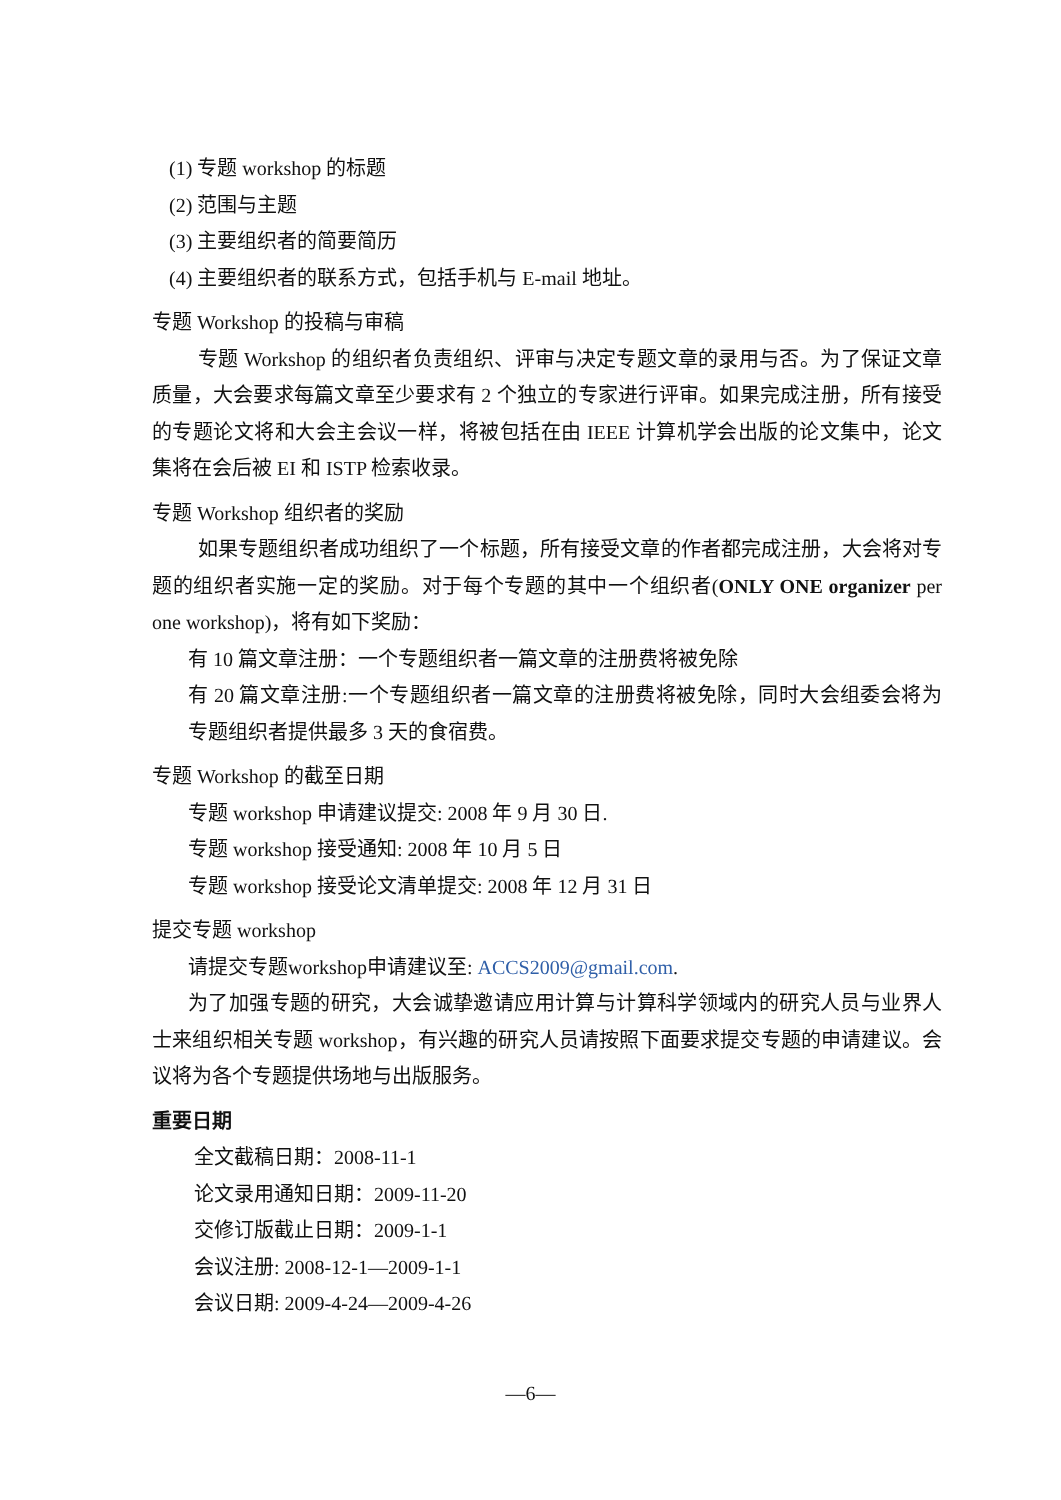(1) 专题 workshop 的标题
(2) 范围与主题
(3) 主要组织者的简要简历
(4) 主要组织者的联系方式，包括手机与 E-mail 地址。
专题 Workshop 的投稿与审稿
专题 Workshop 的组织者负责组织、评审与决定专题文章的录用与否。为了保证文章质量，大会要求每篇文章至少要求有 2 个独立的专家进行评审。如果完成注册，所有接受的专题论文将和大会主会议一样，将被包括在由 IEEE 计算机学会出版的论文集中，论文集将在会后被 EI 和 ISTP 检索收录。
专题 Workshop 组织者的奖励
如果专题组织者成功组织了一个标题，所有接受文章的作者都完成注册，大会将对专题的组织者实施一定的奖励。对于每个专题的其中一个组织者(ONLY ONE organizer per one workshop)，将有如下奖励：
有 10 篇文章注册：一个专题组织者一篇文章的注册费将被免除
有 20 篇文章注册:一个专题组织者一篇文章的注册费将被免除，同时大会组委会将为专题组织者提供最多 3 天的食宿费。
专题 Workshop 的截至日期
专题 workshop 申请建议提交: 2008 年 9 月 30 日.
专题 workshop 接受通知: 2008 年 10 月 5 日
专题 workshop 接受论文清单提交: 2008 年 12 月 31 日
提交专题 workshop
请提交专题workshop申请建议至: ACCS2009@gmail.com.
为了加强专题的研究，大会诚挚邀请应用计算与计算科学领域内的研究人员与业界人士来组织相关专题 workshop，有兴趣的研究人员请按照下面要求提交专题的申请建议。会议将为各个专题提供场地与出版服务。
重要日期
全文截稿日期：2008-11-1
论文录用通知日期：2009-11-20
交修订版截止日期：2009-1-1
会议注册: 2008-12-1—2009-1-1
会议日期: 2009-4-24—2009-4-26
—6—